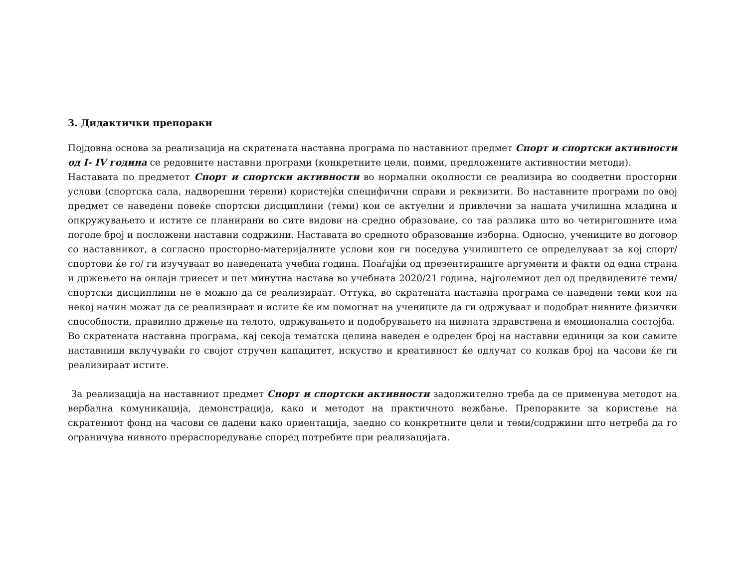3. Дидактички препораки
Појдовна основа за реализација на скратената наставна програма по наставниот предмет Спорт и спортски активности од I- IV година се редовните наставни програми (конкретните цели, поими, предложените активностии методи).
Наставата по предметот Спорт и спортски активности во нормални околности се реализира во соодветни просторни услови (спортска сала, надворешни терени) користејќи специфични справи и реквизити. Во наставните програми по овој предмет се наведени повеќе спортски дисциплини (теми) кои се актуелни и привлечни за нашата училишна младина и опкружувањето и истите се планирани во сите видови на средно образоваие, со таа разлика што во четиригошните има поголе број и посложени наставни содржини. Наставата во средното образование изборна. Односно, учениците во договор со наставникот, а согласно просторно-материјалните услови кои ги поседува училиштето се определуваат за кој спорт/спортови ќе го/ ги изучуваат во наведената учебна година. Поаѓајќи од презентираните аргументи и факти од една страна и држењето на онлајн триесет и пет минутна настава во учебната 2020/21 година, најголемиот дел од предвидените теми/спортски дисциплини не е можно да се реализираат. Оттука, во скратената наставна програма се наведени теми кои на некој начин можат да се реализираат и истите ќе им помогнат на учениците да ги одржуваат и подобрат нивните физички способности, правилно држење на телото, одржувањето и подобрувањето на нивната здравствена и емоционална состојба.
Во скратената наставна програма, кај секоја тематска целина наведен е одреден број на наставни единици за кои самите наставници вклучуваќи го својот стручен капацитет, искуство и креативност ќе одлучат со колкав број на часови ќе ги реализираат истите.
За реализација на наставниот предмет Спорт и спортски активности задолжително треба да се применува методот на вербална комуникација, демонстрација, како и методот на практичното вежбање. Препораките за користење на скратениот фонд на часови се дадени како ориентација, заедно со конкретните цели и теми/содржини што нетреба да го ограничува нивното прераспоредување според потребите при реализацијата.